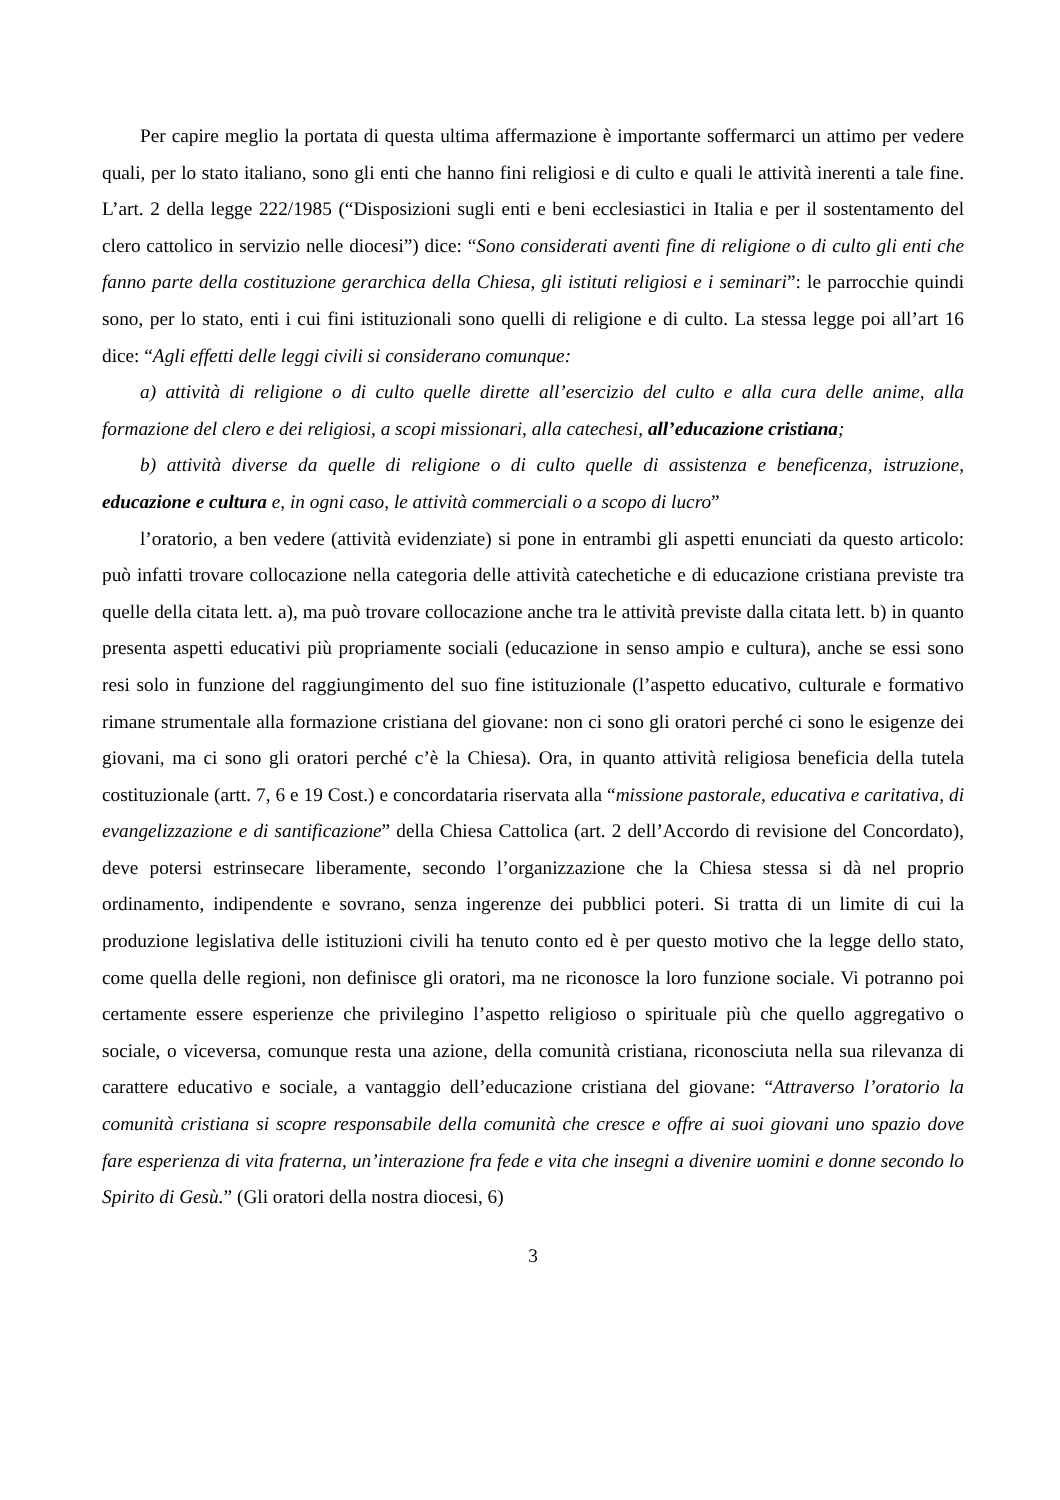Per capire meglio la portata di questa ultima affermazione è importante soffermarci un attimo per vedere quali, per lo stato italiano, sono gli enti che hanno fini religiosi e di culto e quali le attività inerenti a tale fine. L’art. 2 della legge 222/1985 (“Disposizioni sugli enti e beni ecclesiastici in Italia e per il sostentamento del clero cattolico in servizio nelle diocesi”) dice: “Sono considerati aventi fine di religione o di culto gli enti che fanno parte della costituzione gerarchica della Chiesa, gli istituti religiosi e i seminari”: le parrocchie quindi sono, per lo stato, enti i cui fini istituzionali sono quelli di religione e di culto. La stessa legge poi all’art 16 dice: “Agli effetti delle leggi civili si considerano comunque:
a) attività di religione o di culto quelle dirette all’esercizio del culto e alla cura delle anime, alla formazione del clero e dei religiosi, a scopi missionari, alla catechesi, all’educazione cristiana;
b) attività diverse da quelle di religione o di culto quelle di assistenza e beneficenza, istruzione, educazione e cultura e, in ogni caso, le attività commerciali o a scopo di lucro”
l’oratorio, a ben vedere (attività evidenziate) si pone in entrambi gli aspetti enunciati da questo articolo: può infatti trovare collocazione nella categoria delle attività catechetiche e di educazione cristiana previste tra quelle della citata lett. a), ma può trovare collocazione anche tra le attività previste dalla citata lett. b) in quanto presenta aspetti educativi più propriamente sociali (educazione in senso ampio e cultura), anche se essi sono resi solo in funzione del raggiungimento del suo fine istituzionale (l’aspetto educativo, culturale e formativo rimane strumentale alla formazione cristiana del giovane: non ci sono gli oratori perché ci sono le esigenze dei giovani, ma ci sono gli oratori perché c’è la Chiesa). Ora, in quanto attività religiosa beneficia della tutela costituzionale (artt. 7, 6 e 19 Cost.) e concordataria riservata alla “missione pastorale, educativa e caritativa, di evangelizzazione e di santificazione” della Chiesa Cattolica (art. 2 dell’Accordo di revisione del Concordato), deve potersi estrinsecare liberamente, secondo l’organizzazione che la Chiesa stessa si dà nel proprio ordinamento, indipendente e sovrano, senza ingerenze dei pubblici poteri. Si tratta di un limite di cui la produzione legislativa delle istituzioni civili ha tenuto conto ed è per questo motivo che la legge dello stato, come quella delle regioni, non definisce gli oratori, ma ne riconosce la loro funzione sociale. Vi potranno poi certamente essere esperienze che privilegino l’aspetto religioso o spirituale più che quello aggregativo o sociale, o viceversa, comunque resta una azione, della comunità cristiana, riconosciuta nella sua rilevanza di carattere educativo e sociale, a vantaggio dell’educazione cristiana del giovane: “Attraverso l’oratorio la comunità cristiana si scopre responsabile della comunità che cresce e offre ai suoi giovani uno spazio dove fare esperienza di vita fraterna, un’interazione fra fede e vita che insegni a divenire uomini e donne secondo lo Spirito di Gesù.” (Gli oratori della nostra diocesi, 6)
3